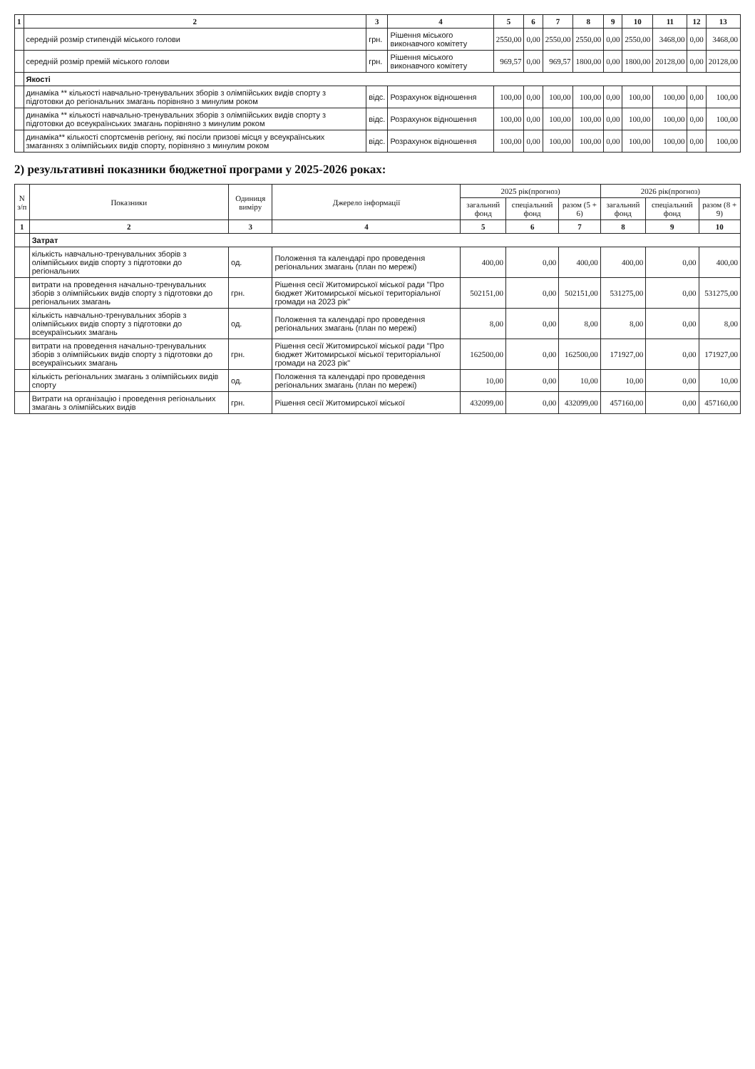| 1 | 2 | 3 | 4 | 5 | 6 | 7 | 8 | 9 | 10 | 11 | 12 | 13 |
| --- | --- | --- | --- | --- | --- | --- | --- | --- | --- | --- | --- | --- |
| | середній розмір стипендій міського голови | грн. | Рішення міського виконавчого комітету | 2550,00 | 0,00 | 2550,00 | 2550,00 | 0,00 | 2550,00 | 3468,00 | 0,00 | 3468,00 |
| | середній розмір премій міського голови | грн. | Рішення міського виконавчого комітету | 969,57 | 0,00 | 969,57 | 1800,00 | 0,00 | 1800,00 | 20128,00 | 0,00 | 20128,00 |
| | Якості | | | | | | | | | | | |
| | динаміка ** кількості навчально-тренувальних зборів з олімпійських видів спорту з підготовки до регіональних змагань порівняно з минулим роком | відс. | Розрахунок відношення | 100,00 | 0,00 | 100,00 | 100,00 | 0,00 | 100,00 | 100,00 | 0,00 | 100,00 |
| | динаміка ** кількості навчально-тренувальних зборів з олімпійських видів спорту з підготовки до всеукраїнських змагань порівняно з минулим роком | відс. | Розрахунок відношення | 100,00 | 0,00 | 100,00 | 100,00 | 0,00 | 100,00 | 100,00 | 0,00 | 100,00 |
| | динаміка** кількості спортсменів регіону, які посіли призові місця у всеукраїнських змаганнях з олімпійських видів спорту, порівняно з минулим роком | відс. | Розрахунок відношення | 100,00 | 0,00 | 100,00 | 100,00 | 0,00 | 100,00 | 100,00 | 0,00 | 100,00 |
2) результативні показники бюджетної програми у 2025-2026 роках:
| N з/п | Показники | Одиниця виміру | Джерело інформації | 2025 рік(прогноз) | | | 2026 рік(прогноз) | | |
| --- | --- | --- | --- | --- | --- | --- | --- | --- | --- |
| | | | | загальний фонд | спеціальний фонд | разом (5 + 6) | загальний фонд | спеціальний фонд | разом (8 + 9) |
| 1 | 2 | 3 | 4 | 5 | 6 | 7 | 8 | 9 | 10 |
| | Затрат | | | | | | | | |
| | кількість навчально-тренувальних зборів з олімпійських видів спорту з підготовки до регіональних | од. | Положення та календарі про проведення регіональних змагань (план по мережі) | 400,00 | 0,00 | 400,00 | 400,00 | 0,00 | 400,00 |
| | витрати на проведення начально-тренувальних зборів з олімпійських видів спорту з підготовки до регіональних змагань | грн. | Рішення сесії Житомирської міської ради "Про бюджет Житомирської міської територіальної громади на 2023 рік" | 502151,00 | 0,00 | 502151,00 | 531275,00 | 0,00 | 531275,00 |
| | кількість навчально-тренувальних зборів з олімпійських видів спорту з підготовки до всеукраїнських змагань | од. | Положення та календарі про проведення регіональних змагань (план по мережі) | 8,00 | 0,00 | 8,00 | 8,00 | 0,00 | 8,00 |
| | витрати на проведення начально-тренувальних зборів з олімпійських видів спорту з підготовки до всеукраїнських змагань | грн. | Рішення сесії Житомирської міської ради "Про бюджет Житомирської міської територіальної громади на 2023 рік" | 162500,00 | 0,00 | 162500,00 | 171927,00 | 0,00 | 171927,00 |
| | кількість регіональних змагань з олімпійських видів спорту | од. | Положення та календарі про проведення регіональних змагань (план по мережі) | 10,00 | 0,00 | 10,00 | 10,00 | 0,00 | 10,00 |
| | Витрати на організацію і проведення регіональних змагань з олімпійських видів | грн. | Рішення сесії Житомирської міської | 432099,00 | 0,00 | 432099,00 | 457160,00 | 0,00 | 457160,00 |